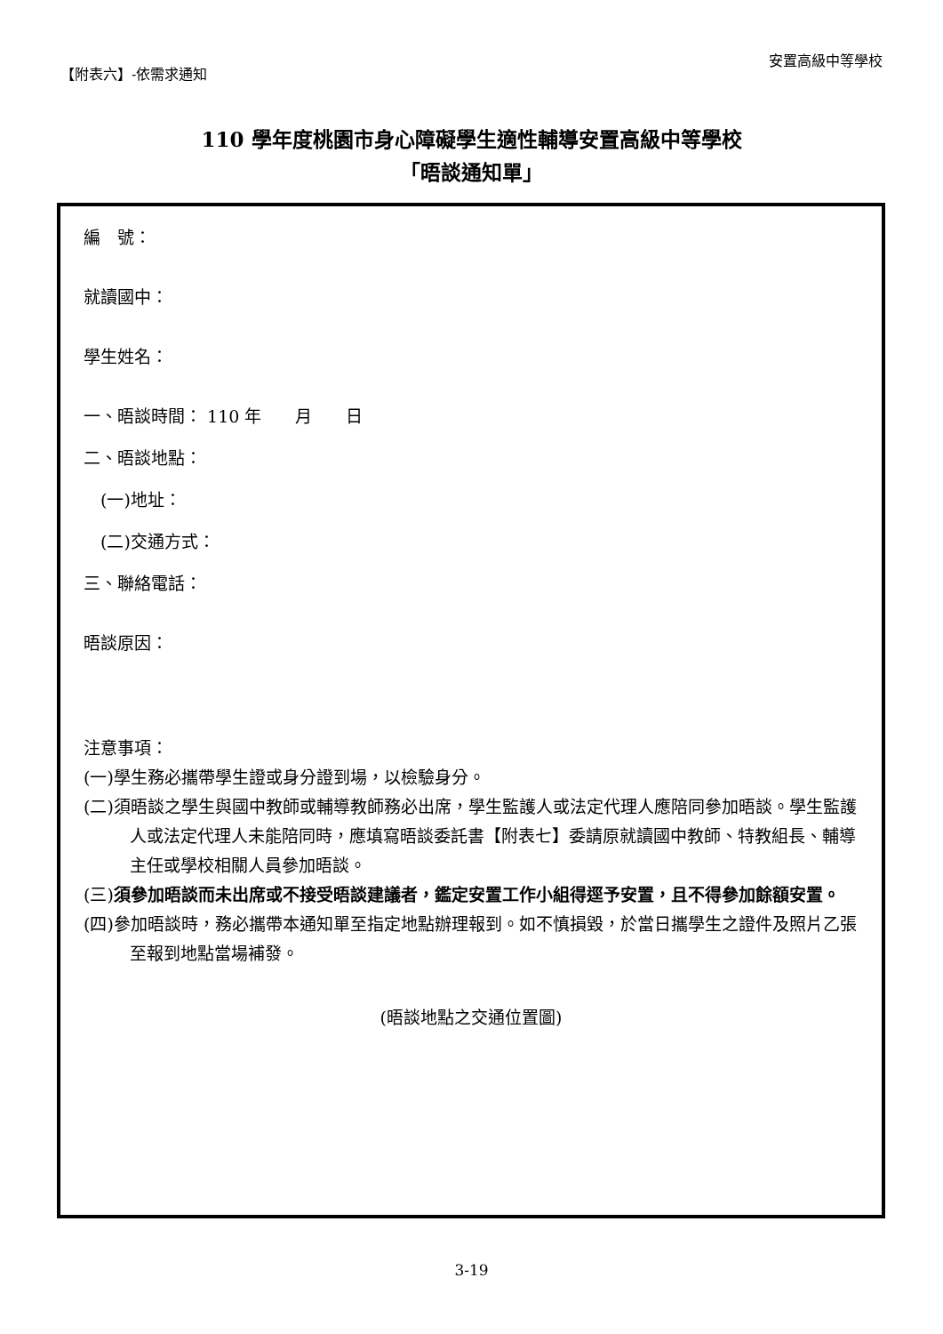【附表六】-依需求通知
安置高級中等學校
110 學年度桃園市身心障礙學生適性輔導安置高級中等學校
「晤談通知單」
編　號：
就讀國中：
學生姓名：
一、晤談時間： 110 年　　月　　日
二、晤談地點：
　(一)地址：
　(二)交通方式：
三、聯絡電話：
晤談原因：
注意事項：
(一)學生務必攜帶學生證或身分證到場，以檢驗身分。
(二)須晤談之學生與國中教師或輔導教師務必出席，學生監護人或法定代理人應陪同參加晤談。學生監護人或法定代理人未能陪同時，應填寫晤談委託書【附表七】委請原就讀國中教師、特教組長、輔導主任或學校相關人員參加晤談。
(三)須參加晤談而未出席或不接受晤談建議者，鑑定安置工作小組得逕予安置，且不得參加餘額安置。
(四)參加晤談時，務必攜帶本通知單至指定地點辦理報到。如不慎損毀，於當日攜學生之證件及照片乙張至報到地點當場補發。
(晤談地點之交通位置圖)
3-19